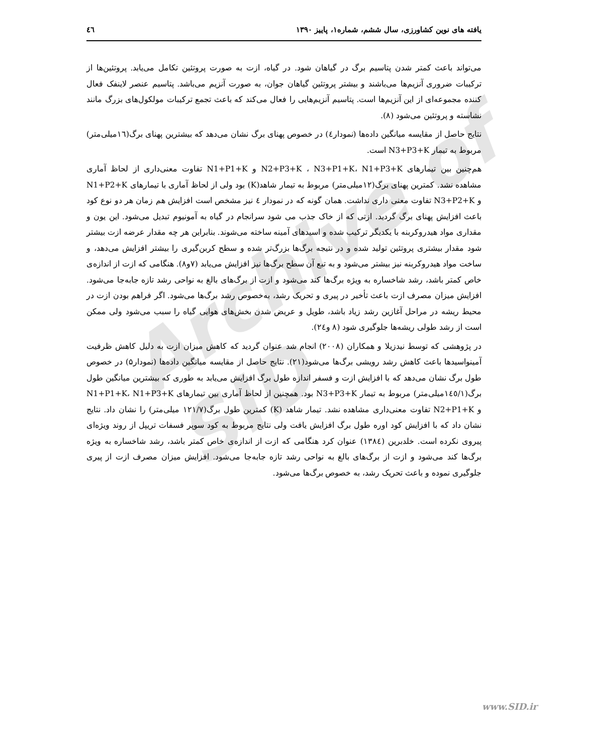Archive of SID
یافته های نوین کشاورزی، سال ششم، شماره۱، پاییز ۱۳۹۰ ٤٦
می‌تواند باعث کمتر شدن پتاسیم برگ در گیاهان شود. در گیاه، ازت به صورت پروتئین تکامل می‌یابد. پروتئین‌ها از ترکیبات ضروری آنزیم‌ها می‌باشند و بیشتر پروتئین گیاهان جوان، به صورت آنزیم می‌باشد. پتاسیم عنصر لاینفک فعال کننده مجموعه‌ای از این آنزیم‌ها است. پتاسیم آنزیم‌هایی را فعال می‌کند که باعث تجمع ترکیبات مولکول‌های بزرگ مانند نشاسته و پروتئین می‌شود (۸).
نتایج حاصل از مقایسه میانگین داده‌ها (نمودار٤) در خصوص پهنای برگ نشان می‌دهد که بیشترین پهنای برگ(١٦میلی‌متر) مربوط به تیمار N3+P3+K است.
هم‌چنین بین تیمارهای N2+P3+K ، N3+P1+K، N1+P3+K و N1+P1+K تفاوت معنی‌داری از لحاظ آماری مشاهده نشد. کمترین پهنای برگ(١٢میلی‌متر) مربوط به تیمار شاهد(K) بود ولی از لحاظ آماری با تیمارهای N1+P2+K و N3+P2+K تفاوت معنی داری نداشت. همان گونه که در نمودار ٤ نیز مشخص است افزایش هم زمان هر دو نوع کود باعث افزایش پهنای برگ گردید. ازتی که از خاک جذب می شود سرانجام در گیاه به آمونیوم تبدیل می‌شود. این یون و مقداری مواد هیدروکربنه با یکدیگر ترکیب شده و اسیدهای آمینه ساخته می‌شوند. بنابراین هر چه مقدار عرضه ازت بیشتر شود مقدار بیشتری پروتئین تولید شده و در نتیجه برگ‌ها بزرگ‌تر شده و سطح کربن‌گیری را بیشتر افزایش می‌دهد، و ساخت مواد هیدروکربنه نیز بیشتر می‌شود و به تبع آن سطح برگ‌ها نیز افزایش می‌یابد (۷و۸). هنگامی که ازت از اندازه‌ی خاص کمتر باشد، رشد شاخساره به ویژه برگ‌ها کند می‌شود و ازت از برگ‌های بالغ به نواحی رشد تازه جابه‌جا می‌شود. افزایش میزان مصرف ازت باعث تأخیر در پیری و تحریک رشد، به‌خصوص رشد برگ‌ها می‌شود. اگر فراهم بودن ازت در محیط ریشه در مراحل آغازین رشد زیاد باشد، طویل و عریض شدن بخش‌های هوایی گیاه را سبب می‌شود ولی ممکن است از رشد طولی ریشه‌ها جلوگیری شود (۸ و٢٤).
در پژوهشی که توسط نیدزیلا و همکاران (۲۰۰۸) انجام شد عنوان گردید که کاهش میزان ازت به دلیل کاهش ظرفیت آمینواسیدها باعث کاهش رشد رویشی برگ‌ها می‌شود(۲۱). نتایج حاصل از مقایسه میانگین داده‌ها (نمودار۵) در خصوص طول برگ نشان می‌دهد که با افزایش ازت و فسفر اندازه طول برگ افزایش می‌یابد به طوری که بیشترین میانگین طول برگ(١٤٥/١میلی‌متر) مربوط به تیمار N3+P3+K بود. همچنین از لحاظ آماری بین تیمارهای N1+P1+K، N1+P3+K و N2+P1+K تفاوت معنی‌داری مشاهده نشد. تیمار شاهد (K) کمترین طول برگ(۱۲۱/۷ میلی‌متر) را نشان داد. نتایج نشان داد که با افزایش کود اوره طول برگ افزایش یافت ولی نتایج مربوط به کود سوپر فسفات تریپل از روند ویژه‌ای پیروی نکرده است. خلدبرین (١٣٨٤) عنوان کرد هنگامی که ازت از اندازه‌ی خاص کمتر باشد، رشد شاخساره به ویژه برگ‌ها کند می‌شود و ازت از برگ‌های بالغ به نواحی رشد تازه جابه‌جا می‌شود. افزایش میزان مصرف ازت از پیری جلوگیری نموده و باعث تحریک رشد، به خصوص برگ‌ها می‌شود.
www.SID.ir